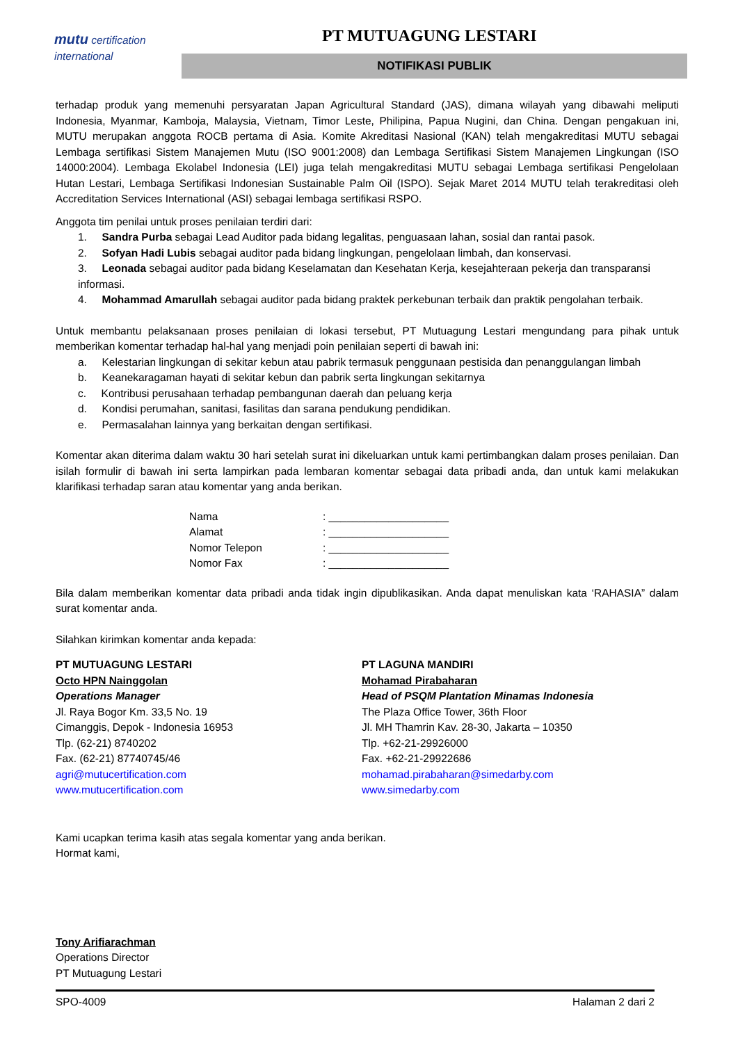mutu certification
international
PT MUTUAGUNG LESTARI
NOTIFIKASI PUBLIK
terhadap produk yang memenuhi persyaratan Japan Agricultural Standard (JAS), dimana wilayah yang dibawahi meliputi Indonesia, Myanmar, Kamboja, Malaysia, Vietnam, Timor Leste, Philipina, Papua Nugini, dan China. Dengan pengakuan ini, MUTU merupakan anggota ROCB pertama di Asia. Komite Akreditasi Nasional (KAN) telah mengakreditasi MUTU sebagai Lembaga sertifikasi Sistem Manajemen Mutu (ISO 9001:2008) dan Lembaga Sertifikasi Sistem Manajemen Lingkungan (ISO 14000:2004). Lembaga Ekolabel Indonesia (LEI) juga telah mengakreditasi MUTU sebagai Lembaga sertifikasi Pengelolaan Hutan Lestari, Lembaga Sertifikasi Indonesian Sustainable Palm Oil (ISPO). Sejak Maret 2014 MUTU telah terakreditasi oleh Accreditation Services International (ASI) sebagai lembaga sertifikasi RSPO.
Anggota tim penilai untuk proses penilaian terdiri dari:
1. Sandra Purba sebagai Lead Auditor pada bidang legalitas, penguasaan lahan, sosial dan rantai pasok.
2. Sofyan Hadi Lubis sebagai auditor pada bidang lingkungan, pengelolaan limbah, dan konservasi.
3. Leonada sebagai auditor pada bidang Keselamatan dan Kesehatan Kerja, kesejahteraan pekerja dan transparansi informasi.
4. Mohammad Amarullah sebagai auditor pada bidang praktek perkebunan terbaik dan praktik pengolahan terbaik.
Untuk membantu pelaksanaan proses penilaian di lokasi tersebut, PT Mutuagung Lestari mengundang para pihak untuk memberikan komentar terhadap hal-hal yang menjadi poin penilaian seperti di bawah ini:
a. Kelestarian lingkungan di sekitar kebun atau pabrik termasuk penggunaan pestisida dan penanggulangan limbah
b. Keanekaragaman hayati di sekitar kebun dan pabrik serta lingkungan sekitarnya
c. Kontribusi perusahaan terhadap pembangunan daerah dan peluang kerja
d. Kondisi perumahan, sanitasi, fasilitas dan sarana pendukung pendidikan.
e. Permasalahan lainnya yang berkaitan dengan sertifikasi.
Komentar akan diterima dalam waktu 30 hari setelah surat ini dikeluarkan untuk kami pertimbangkan dalam proses penilaian. Dan isilah formulir di bawah ini serta lampirkan pada lembaran komentar sebagai data pribadi anda, dan untuk kami melakukan klarifikasi terhadap saran atau komentar yang anda berikan.
Nama: ____________________
Alamat: ____________________
Nomor Telepon: ____________________
Nomor Fax: ____________________
Bila dalam memberikan komentar data pribadi anda tidak ingin dipublikasikan. Anda dapat menuliskan kata ‘RAHASIA” dalam surat komentar anda.
Silahkan kirimkan komentar anda kepada:
PT MUTUAGUNG LESTARI
Octo HPN Nainggolan
Operations Manager
Jl. Raya Bogor Km. 33,5 No. 19
Cimanggis, Depok - Indonesia 16953
Tlp. (62-21) 8740202
Fax. (62-21) 87740745/46
agri@mutucertification.com
www.mutucertification.com
PT LAGUNA MANDIRI
Mohamad Pirabaharan
Head of PSQM Plantation Minamas Indonesia
The Plaza Office Tower, 36th Floor
Jl. MH Thamrin Kav. 28-30, Jakarta – 10350
Tlp. +62-21-29926000
Fax. +62-21-29922686
mohamad.pirabaharan@simedarby.com
www.simedarby.com
Kami ucapkan terima kasih atas segala komentar yang anda berikan.
Hormat kami,
Tony Arifiarachman
Operations Director
PT Mutuagung Lestari
SPO-4009 Halaman 2 dari 2